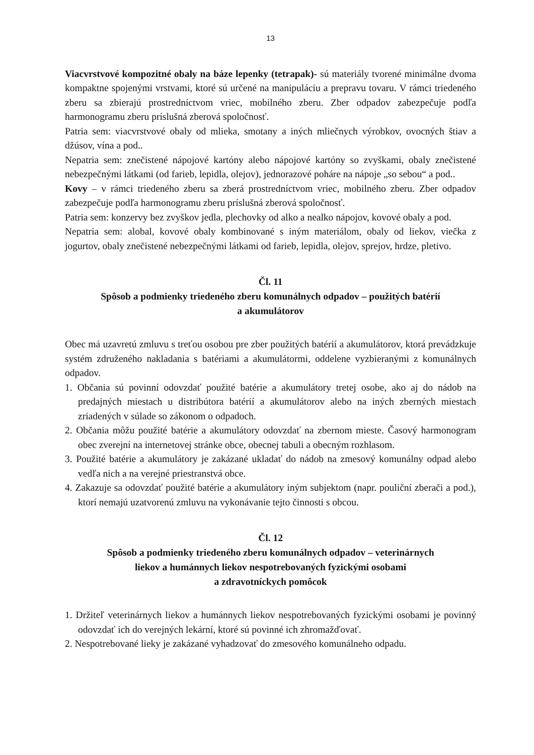13
Viacvrstvové kompozitné obaly na báze lepenky (tetrapak)- sú materiály tvorené minimálne dvoma kompaktne spojenými vrstvami, ktoré sú určené na manipuláciu a prepravu tovaru. V rámci triedeného zberu sa zbierajú prostredníctvom vriec, mobilného zberu. Zber odpadov zabezpečuje podľa harmonogramu zberu príslušná zberová spoločnosť.
Patria sem: viacvrstvové obaly od mlieka, smotany a iných mliečnych výrobkov, ovocných štiav a džúsov, vína a pod..
Nepatria sem: znečistené nápojové kartóny alebo nápojové kartóny so zvyškami, obaly znečistené nebezpečnými látkami (od farieb, lepidla, olejov), jednorazové poháre na nápoje „so sebou“ a pod..
Kovy – v rámci triedeného zberu sa zberá prostredníctvom vriec, mobilného zberu. Zber odpadov zabezpečuje podľa harmonogramu zberu príslušná zberová spoločnosť.
Patria sem: konzervy bez zvyškov jedla, plechovky od alko a nealko nápojov, kovové obaly a pod.
Nepatria sem: alobal, kovové obaly kombinované s iným materiálom, obaly od liekov, viečka z jogurtov, obaly znečistené nebezpečnými látkami od farieb, lepidla, olejov, sprejov, hrdze, pletivo.
Čl. 11
Spôsob a podmienky triedeného zberu komunálnych odpadov – použitých batérií
a akumulátorov
Obec má uzavretú zmluvu s treťou osobou pre zber použitých batérií a akumulátorov, ktorá prevádzkuje systém združeného nakladania s batériami a akumulátormi, oddelene vyzbieranými z komunálnych odpadov.
1. Občania sú povinní odovzdať použité batérie a akumulátory tretej osobe, ako aj do nádob na predajných miestach u distribútora batérií a akumulátorov alebo na iných zberných miestach zriadených v súlade so zákonom o odpadoch.
2. Občania môžu použité batérie a akumulátory odovzdať na zbernom mieste. Časový harmonogram obec zverejní na internetovej stránke obce, obecnej tabuli a obecným rozhlasom.
3. Použité batérie a akumulátory je zakázané ukladať do nádob na zmesový komunálny odpad alebo vedľa nich a na verejné priestranstvá obce.
4. Zakazuje sa odovzdať použité batérie a akumulátory iným subjektom (napr. pouliční zberači a pod.), ktorí nemajú uzatvorenú zmluvu na vykonávanie tejto činnosti s obcou.
Čl. 12
Spôsob a podmienky triedeného zberu komunálnych odpadov – veterinárnych
liekov a humánnych liekov nespotrebovaných fyzickými osobami
a zdravotníckych pomôcok
1. Držiteľ veterinárnych liekov a humánnych liekov nespotrebovaných fyzickými osobami je povinný odovzdať ich do verejných lekární, ktoré sú povinné ich zhromažďovať.
2. Nespotrebované lieky je zakázané vyhadzovať do zmesového komunálneho odpadu.